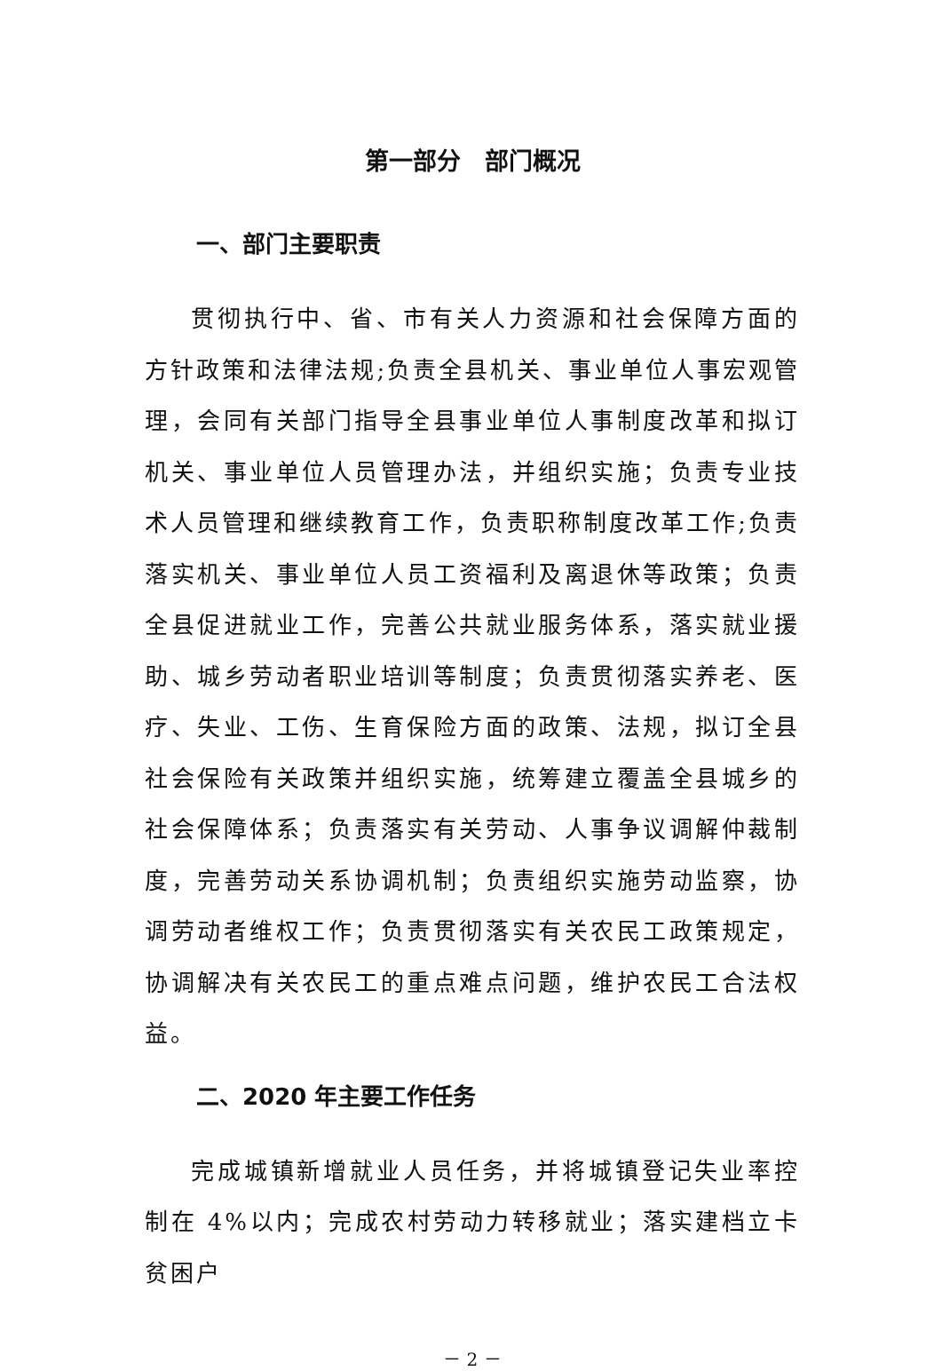第一部分　部门概况
一、部门主要职责
贯彻执行中、省、市有关人力资源和社会保障方面的方针政策和法律法规;负责全县机关、事业单位人事宏观管理，会同有关部门指导全县事业单位人事制度改革和拟订机关、事业单位人员管理办法，并组织实施；负责专业技术人员管理和继续教育工作，负责职称制度改革工作;负责落实机关、事业单位人员工资福利及离退休等政策；负责全县促进就业工作，完善公共就业服务体系，落实就业援助、城乡劳动者职业培训等制度；负责贯彻落实养老、医疗、失业、工伤、生育保险方面的政策、法规，拟订全县社会保险有关政策并组织实施，统筹建立覆盖全县城乡的社会保障体系；负责落实有关劳动、人事争议调解仲裁制度，完善劳动关系协调机制；负责组织实施劳动监察，协调劳动者维权工作；负责贯彻落实有关农民工政策规定，协调解决有关农民工的重点难点问题，维护农民工合法权益。
二、2020 年主要工作任务
完成城镇新增就业人员任务，并将城镇登记失业率控制在 4%以内；完成农村劳动力转移就业；落实建档立卡贫困户
－ 2 －